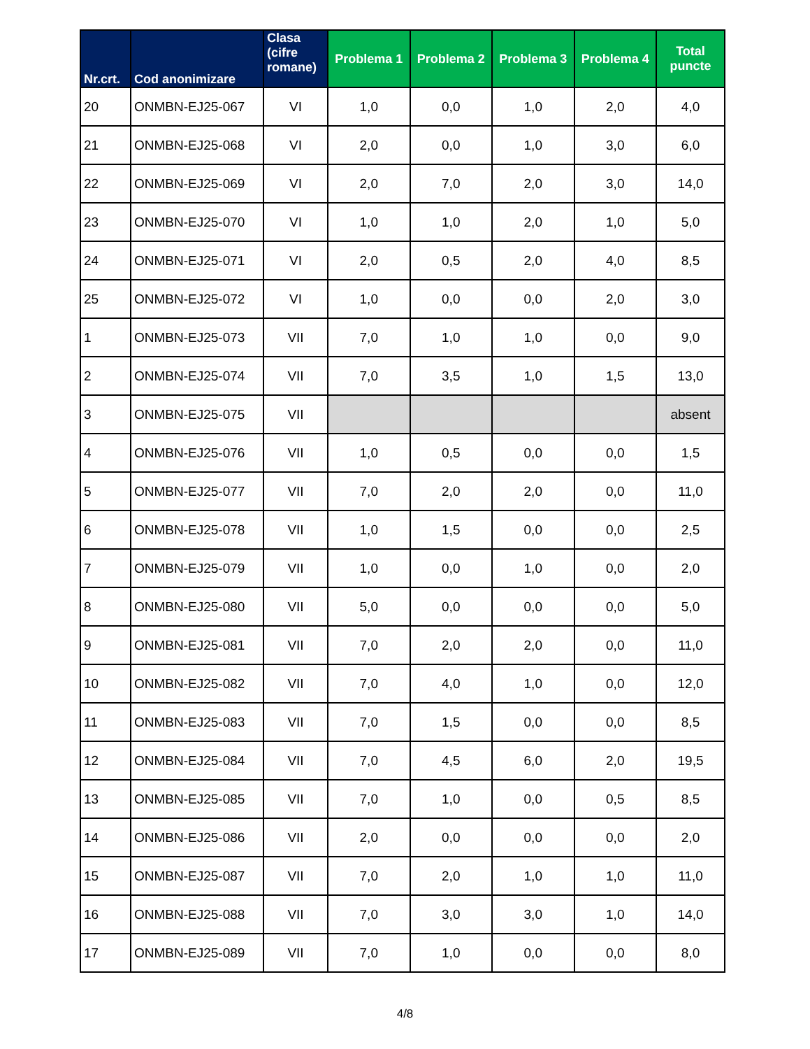| Nr.crt. | Cod anonimizare | Clasa (cifre romane) | Problema 1 | Problema 2 | Problema 3 | Problema 4 | Total puncte |
| --- | --- | --- | --- | --- | --- | --- | --- |
| 20 | ONMBN-EJ25-067 | VI | 1,0 | 0,0 | 1,0 | 2,0 | 4,0 |
| 21 | ONMBN-EJ25-068 | VI | 2,0 | 0,0 | 1,0 | 3,0 | 6,0 |
| 22 | ONMBN-EJ25-069 | VI | 2,0 | 7,0 | 2,0 | 3,0 | 14,0 |
| 23 | ONMBN-EJ25-070 | VI | 1,0 | 1,0 | 2,0 | 1,0 | 5,0 |
| 24 | ONMBN-EJ25-071 | VI | 2,0 | 0,5 | 2,0 | 4,0 | 8,5 |
| 25 | ONMBN-EJ25-072 | VI | 1,0 | 0,0 | 0,0 | 2,0 | 3,0 |
| 1 | ONMBN-EJ25-073 | VII | 7,0 | 1,0 | 1,0 | 0,0 | 9,0 |
| 2 | ONMBN-EJ25-074 | VII | 7,0 | 3,5 | 1,0 | 1,5 | 13,0 |
| 3 | ONMBN-EJ25-075 | VII | | | | | absent |
| 4 | ONMBN-EJ25-076 | VII | 1,0 | 0,5 | 0,0 | 0,0 | 1,5 |
| 5 | ONMBN-EJ25-077 | VII | 7,0 | 2,0 | 2,0 | 0,0 | 11,0 |
| 6 | ONMBN-EJ25-078 | VII | 1,0 | 1,5 | 0,0 | 0,0 | 2,5 |
| 7 | ONMBN-EJ25-079 | VII | 1,0 | 0,0 | 1,0 | 0,0 | 2,0 |
| 8 | ONMBN-EJ25-080 | VII | 5,0 | 0,0 | 0,0 | 0,0 | 5,0 |
| 9 | ONMBN-EJ25-081 | VII | 7,0 | 2,0 | 2,0 | 0,0 | 11,0 |
| 10 | ONMBN-EJ25-082 | VII | 7,0 | 4,0 | 1,0 | 0,0 | 12,0 |
| 11 | ONMBN-EJ25-083 | VII | 7,0 | 1,5 | 0,0 | 0,0 | 8,5 |
| 12 | ONMBN-EJ25-084 | VII | 7,0 | 4,5 | 6,0 | 2,0 | 19,5 |
| 13 | ONMBN-EJ25-085 | VII | 7,0 | 1,0 | 0,0 | 0,5 | 8,5 |
| 14 | ONMBN-EJ25-086 | VII | 2,0 | 0,0 | 0,0 | 0,0 | 2,0 |
| 15 | ONMBN-EJ25-087 | VII | 7,0 | 2,0 | 1,0 | 1,0 | 11,0 |
| 16 | ONMBN-EJ25-088 | VII | 7,0 | 3,0 | 3,0 | 1,0 | 14,0 |
| 17 | ONMBN-EJ25-089 | VII | 7,0 | 1,0 | 0,0 | 0,0 | 8,0 |
4/8